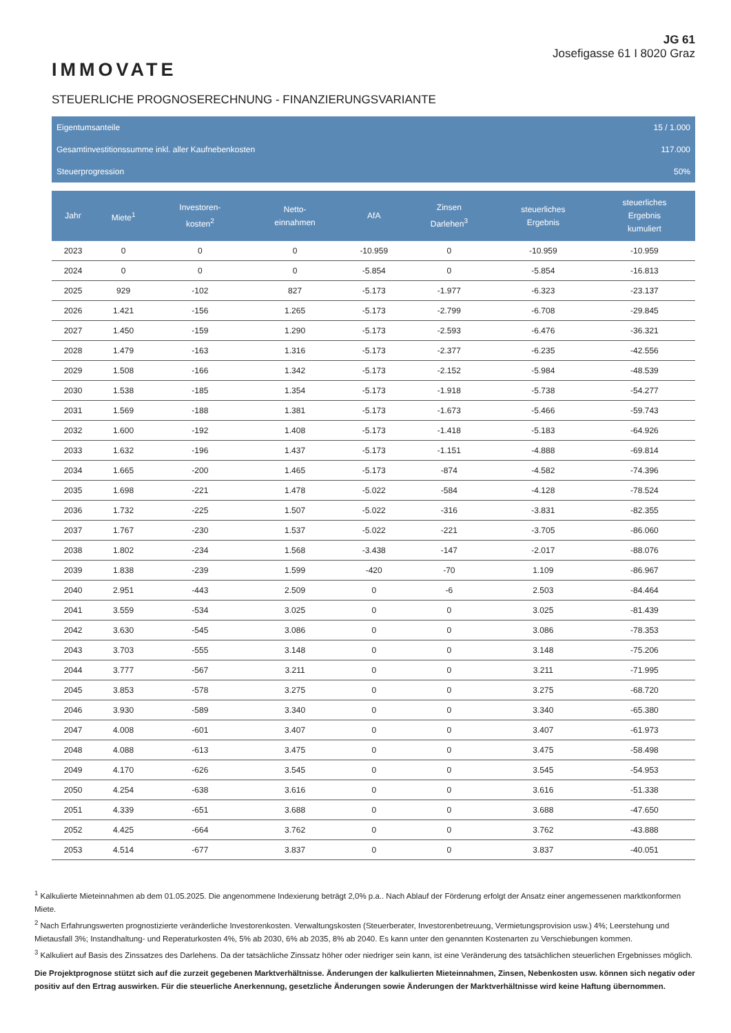IMMOVATE
JG 61
Josefigasse 61 I 8020 Graz
STEUERLICHE PROGNOSERECHNUNG - FINANZIERUNGSVARIANTE
| Eigentumsanteile | 15 / 1.000 |
| Gesamtinvestitionssumme inkl. aller Kaufnebenkosten | 117.000 |
| Steuerprogression | 50% |
| Jahr | Miete<sup>1</sup> | Investoren- kosten<sup>2</sup> | Netto- einnahmen | AfA | Zinsen Darlehen<sup>3</sup> | steuerliches Ergebnis | steuerliches Ergebnis kumuliert |
| --- | --- | --- | --- | --- | --- | --- | --- |
| 2023 | 0 | 0 | 0 | -10.959 | 0 | -10.959 | -10.959 |
| 2024 | 0 | 0 | 0 | -5.854 | 0 | -5.854 | -16.813 |
| 2025 | 929 | -102 | 827 | -5.173 | -1.977 | -6.323 | -23.137 |
| 2026 | 1.421 | -156 | 1.265 | -5.173 | -2.799 | -6.708 | -29.845 |
| 2027 | 1.450 | -159 | 1.290 | -5.173 | -2.593 | -6.476 | -36.321 |
| 2028 | 1.479 | -163 | 1.316 | -5.173 | -2.377 | -6.235 | -42.556 |
| 2029 | 1.508 | -166 | 1.342 | -5.173 | -2.152 | -5.984 | -48.539 |
| 2030 | 1.538 | -185 | 1.354 | -5.173 | -1.918 | -5.738 | -54.277 |
| 2031 | 1.569 | -188 | 1.381 | -5.173 | -1.673 | -5.466 | -59.743 |
| 2032 | 1.600 | -192 | 1.408 | -5.173 | -1.418 | -5.183 | -64.926 |
| 2033 | 1.632 | -196 | 1.437 | -5.173 | -1.151 | -4.888 | -69.814 |
| 2034 | 1.665 | -200 | 1.465 | -5.173 | -874 | -4.582 | -74.396 |
| 2035 | 1.698 | -221 | 1.478 | -5.022 | -584 | -4.128 | -78.524 |
| 2036 | 1.732 | -225 | 1.507 | -5.022 | -316 | -3.831 | -82.355 |
| 2037 | 1.767 | -230 | 1.537 | -5.022 | -221 | -3.705 | -86.060 |
| 2038 | 1.802 | -234 | 1.568 | -3.438 | -147 | -2.017 | -88.076 |
| 2039 | 1.838 | -239 | 1.599 | -420 | -70 | 1.109 | -86.967 |
| 2040 | 2.951 | -443 | 2.509 | 0 | -6 | 2.503 | -84.464 |
| 2041 | 3.559 | -534 | 3.025 | 0 | 0 | 3.025 | -81.439 |
| 2042 | 3.630 | -545 | 3.086 | 0 | 0 | 3.086 | -78.353 |
| 2043 | 3.703 | -555 | 3.148 | 0 | 0 | 3.148 | -75.206 |
| 2044 | 3.777 | -567 | 3.211 | 0 | 0 | 3.211 | -71.995 |
| 2045 | 3.853 | -578 | 3.275 | 0 | 0 | 3.275 | -68.720 |
| 2046 | 3.930 | -589 | 3.340 | 0 | 0 | 3.340 | -65.380 |
| 2047 | 4.008 | -601 | 3.407 | 0 | 0 | 3.407 | -61.973 |
| 2048 | 4.088 | -613 | 3.475 | 0 | 0 | 3.475 | -58.498 |
| 2049 | 4.170 | -626 | 3.545 | 0 | 0 | 3.545 | -54.953 |
| 2050 | 4.254 | -638 | 3.616 | 0 | 0 | 3.616 | -51.338 |
| 2051 | 4.339 | -651 | 3.688 | 0 | 0 | 3.688 | -47.650 |
| 2052 | 4.425 | -664 | 3.762 | 0 | 0 | 3.762 | -43.888 |
| 2053 | 4.514 | -677 | 3.837 | 0 | 0 | 3.837 | -40.051 |
<sup>1</sup> Kalkulierte Mieteinnahmen ab dem 01.05.2025. Die angenommene Indexierung beträgt 2,0% p.a.. Nach Ablauf der Förderung erfolgt der Ansatz einer angemessenen marktkonformen Miete.
<sup>2</sup> Nach Erfahrungswerten prognostizierte veränderliche Investorenkosten. Verwaltungskosten (Steuerberater, Investorenbetreuung, Vermietungsprovision usw.) 4%; Leerstehung und Mietausfall 3%; Instandhaltung- und Reperaturkosten 4%, 5% ab 2030, 6% ab 2035, 8% ab 2040. Es kann unter den genannten Kostenarten zu Verschiebungen kommen.
<sup>3</sup> Kalkuliert auf Basis des Zinssatzes des Darlehens. Da der tatsächliche Zinssatz höher oder niedriger sein kann, ist eine Veränderung des tatsächlichen steuerlichen Ergebnisses möglich.
Die Projektprognose stützt sich auf die zurzeit gegebenen Marktverhältnisse. Änderungen der kalkulierten Mieteinnahmen, Zinsen, Nebenkosten usw. können sich negativ oder positiv auf den Ertrag auswirken. Für die steuerliche Anerkennung, gesetzliche Änderungen sowie Änderungen der Marktverhältnisse wird keine Haftung übernommen.